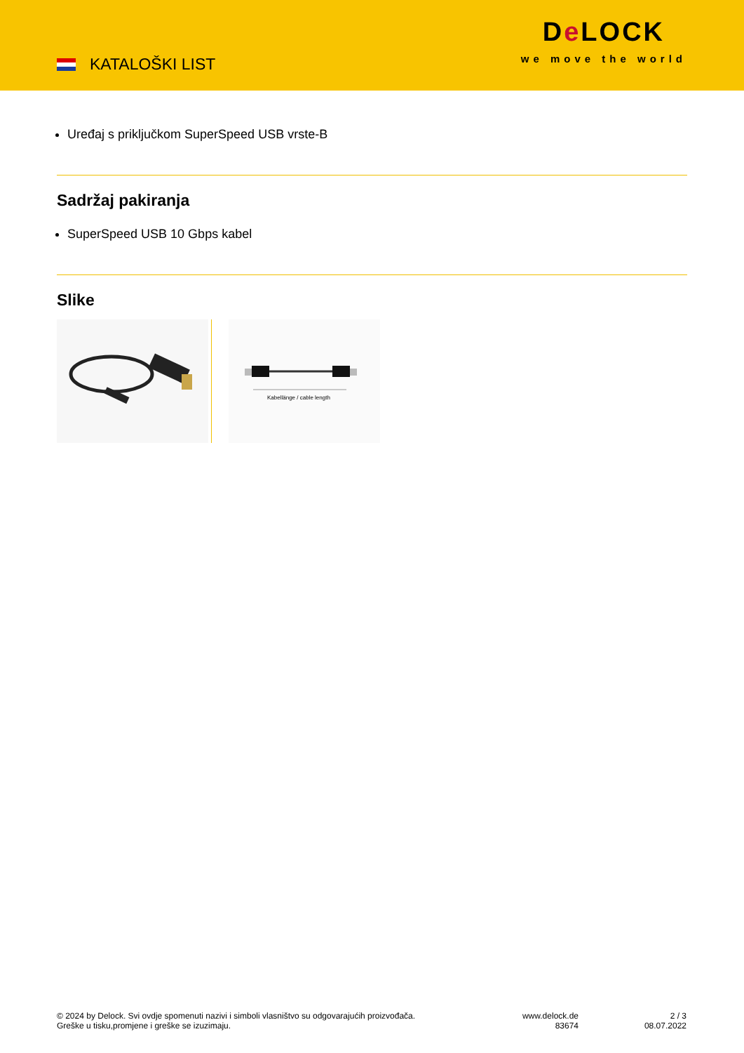KATALOŠKI LIST
De LOCK
we move the world
Uređaj s priključkom SuperSpeed USB vrste-B
Sadržaj pakiranja
SuperSpeed USB 10 Gbps kabel
Slike
Kabellänge / cable length
© 2024 by Delock. Svi ovdje spomenuti nazivi i simboli vlasništvo su odgovarajućih proizvođača.
Greške u tisku,promjene i greške se izuzimaju.
www.delock.de
83674
2 / 3
08.07.2022